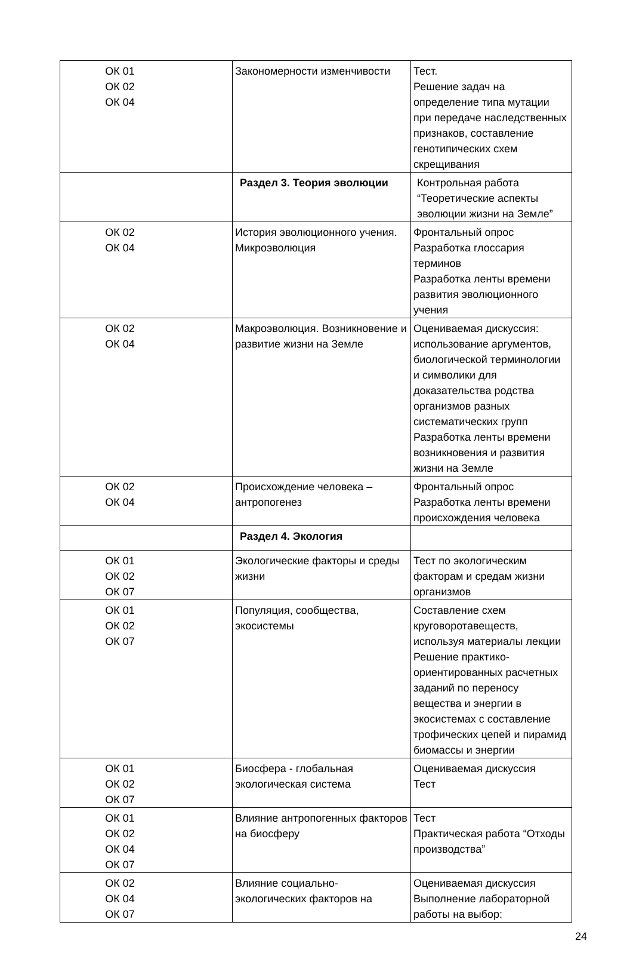| ОК 01 ОК 02 ОК 04 | Закономерности изменчивости | Тест. Решение задач на определение типа мутации при передаче наследственных признаков, составление генотипических схем скрещивания |
| | Раздел 3. Теория эволюции | Контрольная работа “Теоретические аспекты эволюции жизни на Земле” |
| ОК 02 ОК 04 | История эволюционного учения. Микроэволюция | Фронтальный опрос Разработка глоссария терминов Разработка ленты времени развития эволюционного учения |
| ОК 02 ОК 04 | Макроэволюция. Возникновение и развитие жизни на Земле | Оцениваемая дискуссия: использование аргументов, биологической терминологии и символики для доказательства родства организмов разных систематических групп Разработка ленты времени возникновения и развития жизни на Земле |
| ОК 02 ОК 04 | Происхождение человека – антропогенез | Фронтальный опрос Разработка ленты времени происхождения человека |
| | Раздел 4. Экология | |
| ОК 01 ОК 02 ОК 07 | Экологические факторы и среды жизни | Тест по экологическим факторам и средам жизни организмов |
| ОК 01 ОК 02 ОК 07 | Популяция, сообщества, экосистемы | Составление схем круговоротавеществ, используя материалы лекции Решение практико-ориентированных расчетных заданий по переносу вещества и энергии в экосистемах с составление трофических цепей и пирамид биомассы и энергии |
| ОК 01 ОК 02 ОК 07 | Биосфера - глобальная экологическая система | Оцениваемая дискуссия Тест |
| ОК 01 ОК 02 ОК 04 ОК 07 | Влияние антропогенных факторов на биосферу | Тест Практическая работа “Отходы производства” |
| ОК 02 ОК 04 ОК 07 | Влияние социально-экологических факторов на | Оцениваемая дискуссия Выполнение лабораторной работы на выбор: |
24